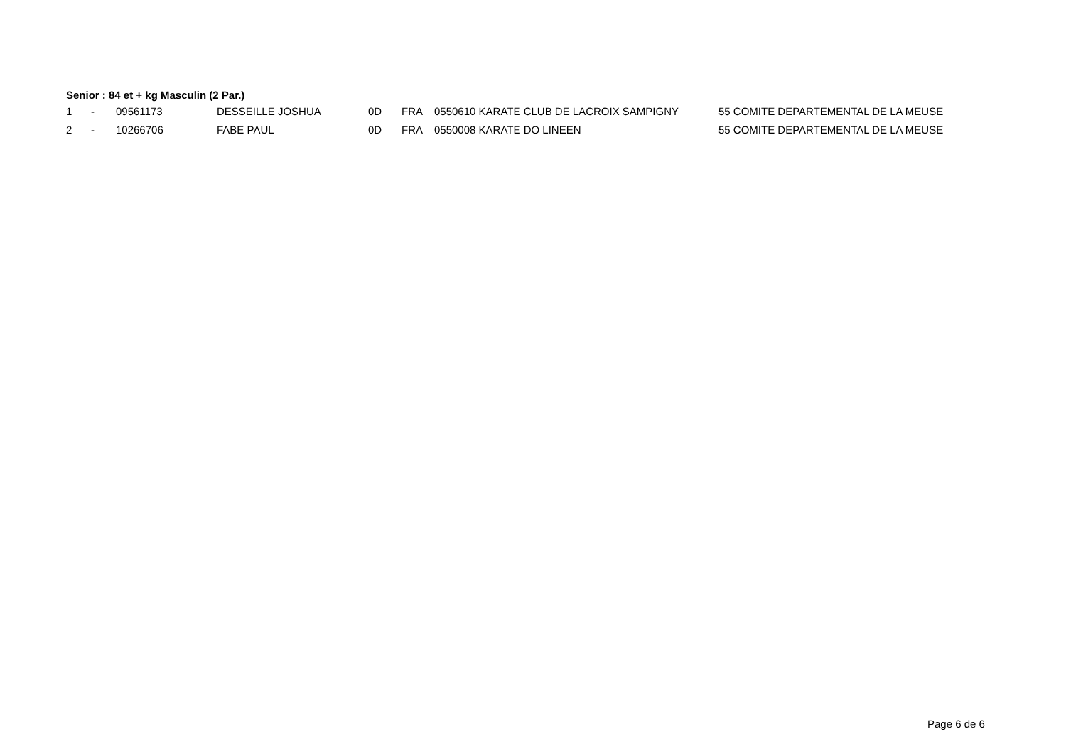Senior : 84 et + kg Masculin (2 Par.)
| 1 | - | 09561173 | DESSEILLE JOSHUA | 0D | FRA | 0550610 KARATE CLUB DE LACROIX SAMPIGNY | 55 COMITE DEPARTEMENTAL DE LA MEUSE |
| 2 | - | 10266706 | FABE PAUL | 0D | FRA | 0550008 KARATE DO LINEEN | 55 COMITE DEPARTEMENTAL DE LA MEUSE |
Page 6 de 6